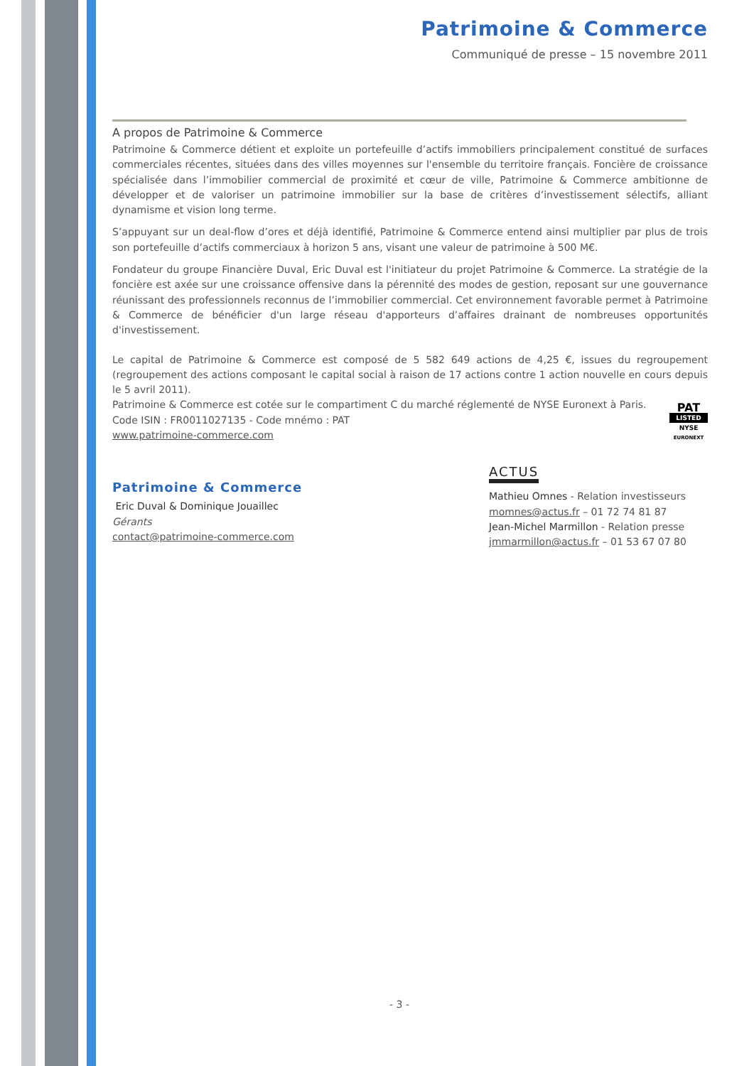Patrimoine & Commerce
Communiqué de presse – 15 novembre 2011
A propos de Patrimoine & Commerce
Patrimoine & Commerce détient et exploite un portefeuille d’actifs immobiliers principalement constitué de surfaces commerciales récentes, situées dans des villes moyennes sur l'ensemble du territoire français. Foncière de croissance spécialisée dans l’immobilier commercial de proximité et cœur de ville, Patrimoine & Commerce ambitionne de développer et de valoriser un patrimoine immobilier sur la base de critères d’investissement sélectifs, alliant dynamisme et vision long terme.
S’appuyant sur un deal-flow d’ores et déjà identifié, Patrimoine & Commerce entend ainsi multiplier par plus de trois son portefeuille d’actifs commerciaux à horizon 5 ans, visant une valeur de patrimoine à 500 M€.
Fondateur du groupe Financière Duval, Eric Duval est l'initiateur du projet Patrimoine & Commerce. La stratégie de la foncière est axée sur une croissance offensive dans la pérennité des modes de gestion, reposant sur une gouvernance réunissant des professionnels reconnus de l’immobilier commercial. Cet environnement favorable permet à Patrimoine & Commerce de bénéficier d'un large réseau d'apporteurs d’affaires drainant de nombreuses opportunités d'investissement.
Le capital de Patrimoine & Commerce est composé de 5 582 649 actions de 4,25 €, issues du regroupement (regroupement des actions composant le capital social à raison de 17 actions contre 1 action nouvelle en cours depuis le 5 avril 2011).
Patrimoine & Commerce est cotée sur le compartiment C du marché réglementé de NYSE Euronext à Paris.
Code ISIN : FR0011027135 - Code mnémo : PAT
www.patrimoine-commerce.com
PAT
LISTED
NYSE
EURONEXT
Patrimoine & Commerce
Eric Duval & Dominique Jouaillec
Gérants
contact@patrimoine-commerce.com
ACTUS
Mathieu Omnes - Relation investisseurs
momnes@actus.fr – 01 72 74 81 87
Jean-Michel Marmillon - Relation presse
jmmarmillon@actus.fr – 01 53 67 07 80
- 3 -